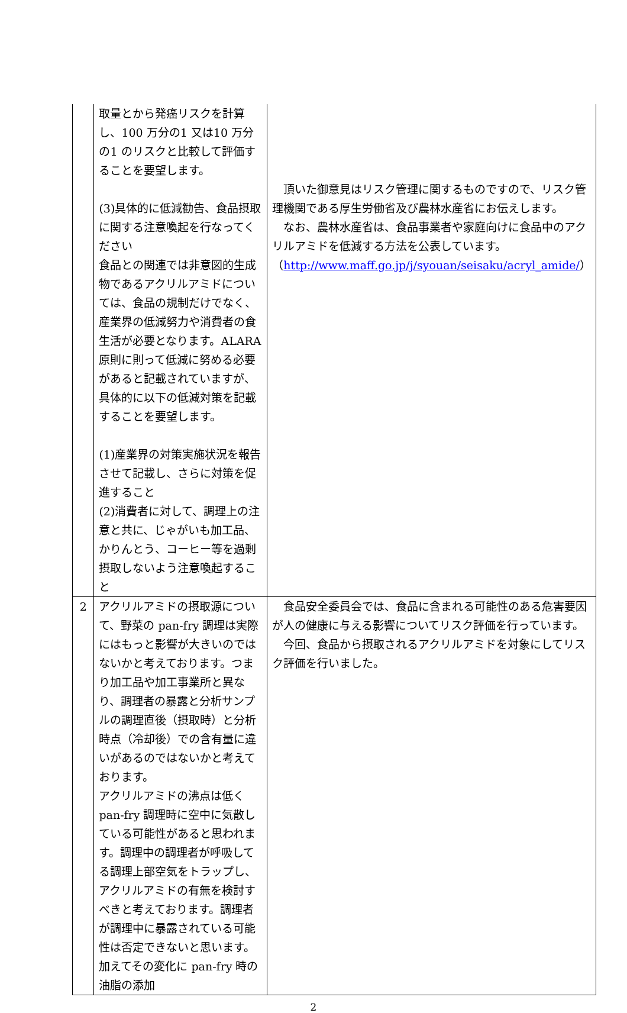| | 取量とから発癌リスクを計算し、100 万分の1 又は10 万分の1 のリスクと比較して評価することを要望します。 (3)具体的に低減勧告、食品摂取に関する注意喚起を行なってください 食品との関連では非意図的生成物であるアクリルアミドについては、食品の規制だけでなく、産業界の低減努力や消費者の食生活が必要となります。ALARA 原則に則って低減に努める必要があると記載されていますが、具体的に以下の低減対策を記載することを要望します。 (1)産業界の対策実施状況を報告させて記載し、さらに対策を促進すること (2)消費者に対して、調理上の注意と共に、じゃがいも加工品、かりんとう、コーヒー等を過剰摂取しないよう注意喚起すること | 頂いた御意見はリスク管理に関するものですので、リスク管理機関である厚生労働省及び農林水産省にお伝えします。 なお、農林水産省は、食品事業者や家庭向けに食品中のアクリルアミドを低減する方法を公表しています。 （ http://www.maff.go.jp/j/syouan/seisaku/acryl_amide/ ） |
| 2 | アクリルアミドの摂取源について、野菜の pan-fry 調理は実際にはもっと影響が大きいのではないかと考えております。つまり加工品や加工事業所と異なり、調理者の暴露と分析サンプルの調理直後（摂取時）と分析時点（冷却後）での含有量に違いがあるのではないかと考えております。 アクリルアミドの沸点は低く pan-fry 調理時に空中に気散している可能性があると思われます。調理中の調理者が呼吸してる調理上部空気をトラップし、アクリルアミドの有無を検討すべきと考えております。調理者が調理中に暴露されている可能性は否定できないと思います。加えてその変化に pan-fry 時の油脂の添加 | 食品安全委員会では、食品に含まれる可能性のある危害要因が人の健康に与える影響についてリスク評価を行っています。 今回、食品から摂取されるアクリルアミドを対象にしてリスク評価を行いました。 |
2